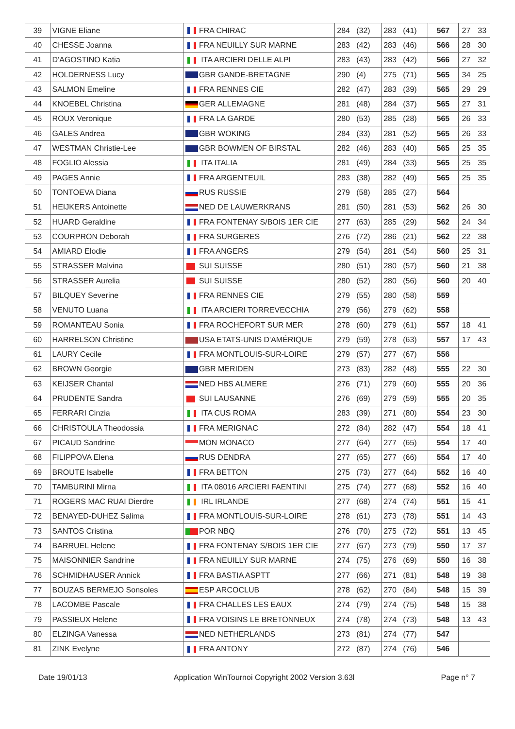| 39 | VIGNE Eliane | FRA CHIRAC | 284 (32) | 283 (41) | 567 | 27 | 33 |
| 40 | CHESSE Joanna | FRA NEUILLY SUR MARNE | 283 (42) | 283 (46) | 566 | 28 | 30 |
| 41 | D'AGOSTINO Katia | ITA ARCIERI DELLE ALPI | 283 (43) | 283 (42) | 566 | 27 | 32 |
| 42 | HOLDERNESS Lucy | GBR GANDE-BRETAGNE | 290 (4) | 275 (71) | 565 | 34 | 25 |
| 43 | SALMON Emeline | FRA RENNES CIE | 282 (47) | 283 (39) | 565 | 29 | 29 |
| 44 | KNOEBEL Christina | GER ALLEMAGNE | 281 (48) | 284 (37) | 565 | 27 | 31 |
| 45 | ROUX Veronique | FRA LA GARDE | 280 (53) | 285 (28) | 565 | 26 | 33 |
| 46 | GALES Andrea | GBR WOKING | 284 (33) | 281 (52) | 565 | 26 | 33 |
| 47 | WESTMAN Christie-Lee | GBR BOWMEN OF BIRSTAL | 282 (46) | 283 (40) | 565 | 25 | 35 |
| 48 | FOGLIO Alessia | ITA ITALIA | 281 (49) | 284 (33) | 565 | 25 | 35 |
| 49 | PAGES Annie | FRA ARGENTEUIL | 283 (38) | 282 (49) | 565 | 25 | 35 |
| 50 | TONTOEVA Diana | RUS RUSSIE | 279 (58) | 285 (27) | 564 | | |
| 51 | HEIJKERS Antoinette | NED DE LAUWERKRANS | 281 (50) | 281 (53) | 562 | 26 | 30 |
| 52 | HUARD Geraldine | FRA FONTENAY S/BOIS 1ER CIE | 277 (63) | 285 (29) | 562 | 24 | 34 |
| 53 | COURPRON Deborah | FRA SURGERES | 276 (72) | 286 (21) | 562 | 22 | 38 |
| 54 | AMIARD Elodie | FRA ANGERS | 279 (54) | 281 (54) | 560 | 25 | 31 |
| 55 | STRASSER Malvina | SUI SUISSE | 280 (51) | 280 (57) | 560 | 21 | 38 |
| 56 | STRASSER Aurelia | SUI SUISSE | 280 (52) | 280 (56) | 560 | 20 | 40 |
| 57 | BILQUEY Severine | FRA RENNES CIE | 279 (55) | 280 (58) | 559 | | |
| 58 | VENUTO Luana | ITA ARCIERI TORREVECCHIA | 279 (56) | 279 (62) | 558 | | |
| 59 | ROMANTEAU Sonia | FRA ROCHEFORT SUR MER | 278 (60) | 279 (61) | 557 | 18 | 41 |
| 60 | HARRELSON Christine | USA ETATS-UNIS D'AMÉRIQUE | 279 (59) | 278 (63) | 557 | 17 | 43 |
| 61 | LAURY Cecile | FRA MONTLOUIS-SUR-LOIRE | 279 (57) | 277 (67) | 556 | | |
| 62 | BROWN Georgie | GBR MERIDEN | 273 (83) | 282 (48) | 555 | 22 | 30 |
| 63 | KEIJSER Chantal | NED HBS ALMERE | 276 (71) | 279 (60) | 555 | 20 | 36 |
| 64 | PRUDENTE Sandra | SUI LAUSANNE | 276 (69) | 279 (59) | 555 | 20 | 35 |
| 65 | FERRARI Cinzia | ITA CUS ROMA | 283 (39) | 271 (80) | 554 | 23 | 30 |
| 66 | CHRISTOULA Theodossia | FRA MERIGNAC | 272 (84) | 282 (47) | 554 | 18 | 41 |
| 67 | PICAUD Sandrine | MON MONACO | 277 (64) | 277 (65) | 554 | 17 | 40 |
| 68 | FILIPPOVA Elena | RUS DENDRA | 277 (65) | 277 (66) | 554 | 17 | 40 |
| 69 | BROUTE Isabelle | FRA BETTON | 275 (73) | 277 (64) | 552 | 16 | 40 |
| 70 | TAMBURINI Mirna | ITA 08016 ARCIERI FAENTINI | 275 (74) | 277 (68) | 552 | 16 | 40 |
| 71 | ROGERS MAC RUAI Dierdre | IRL IRLANDE | 277 (68) | 274 (74) | 551 | 15 | 41 |
| 72 | BENAYED-DUHEZ Salima | FRA MONTLOUIS-SUR-LOIRE | 278 (61) | 273 (78) | 551 | 14 | 43 |
| 73 | SANTOS Cristina | POR NBQ | 276 (70) | 275 (72) | 551 | 13 | 45 |
| 74 | BARRUEL Helene | FRA FONTENAY S/BOIS 1ER CIE | 277 (67) | 273 (79) | 550 | 17 | 37 |
| 75 | MAISONNIER Sandrine | FRA NEUILLY SUR MARNE | 274 (75) | 276 (69) | 550 | 16 | 38 |
| 76 | SCHMIDHAUSER Annick | FRA BASTIA ASPTT | 277 (66) | 271 (81) | 548 | 19 | 38 |
| 77 | BOUZAS BERMEJO Sonsoles | ESP ARCOCLUB | 278 (62) | 270 (84) | 548 | 15 | 39 |
| 78 | LACOMBE Pascale | FRA CHALLES LES EAUX | 274 (79) | 274 (75) | 548 | 15 | 38 |
| 79 | PASSIEUX Helene | FRA VOISINS LE BRETONNEUX | 274 (78) | 274 (73) | 548 | 13 | 43 |
| 80 | ELZINGA Vanessa | NED NETHERLANDS | 273 (81) | 274 (77) | 547 | | |
| 81 | ZINK Evelyne | FRA ANTONY | 272 (87) | 274 (76) | 546 | | |
Date 19/01/13 Application WinTournoi Copyright 2002 Version 3.63l Page n° 7